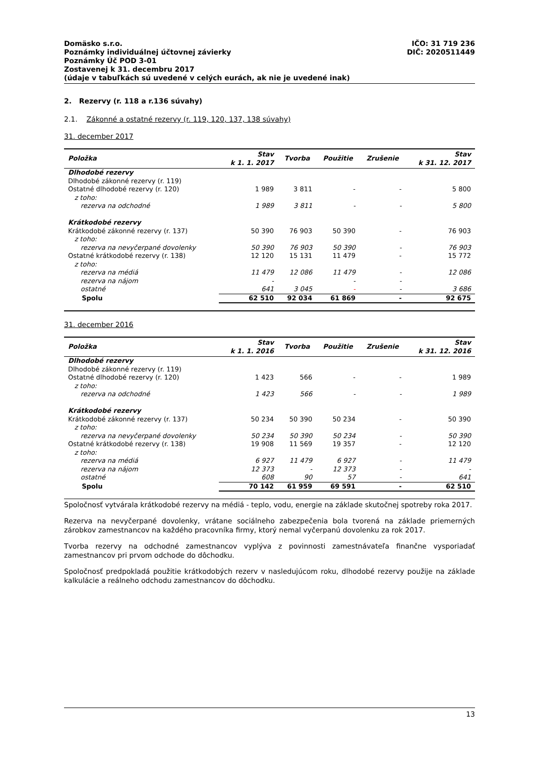IČO: 31 719 236
DIČ: 2020511449
Domäsko s.r.o.
Poznámky individuálnej účtovnej závierky
Poznámky Úč POD 3-01
Zostavenej k 31. decembru 2017
(údaje v tabuľkách sú uvedené v celých eurách, ak nie je uvedené inak)
2. Rezervy (r. 118 a r.136 súvahy)
2.1. Zákonné a ostatné rezervy (r. 119, 120, 137, 138 súvahy)
31. december 2017
| Položka | Stav k 1. 1. 2017 | Tvorba | Použitie | Zrušenie | Stav k 31. 12. 2017 |
| --- | --- | --- | --- | --- | --- |
| Dlhodobé rezervy | | | | | |
| Dlhodobé zákonné rezervy (r. 119) | | | | | |
| Ostatné dlhodobé rezervy (r. 120) | 1 989 | 3 811 | - | - | 5 800 |
| z toho: | | | | | |
| rezerva na odchodné | 1 989 | 3 811 | - | - | 5 800 |
| Krátkodobé rezervy | | | | | |
| Krátkodobé zákonné rezervy (r. 137) | 50 390 | 76 903 | 50 390 | - | 76 903 |
| z toho: | | | | | |
| rezerva na nevyčerpané dovolenky | 50 390 | 76 903 | 50 390 | - | 76 903 |
| Ostatné krátkodobé rezervy (r. 138) | 12 120 | 15 131 | 11 479 | - | 15 772 |
| z toho: | | | | | |
| rezerva na médiá | 11 479 | 12 086 | 11 479 | - | 12 086 |
| rezerva na nájom | - | | - | - | |
| ostatné | 641 | 3 045 | - | - | 3 686 |
| Spolu | 62 510 | 92 034 | 61 869 | - | 92 675 |
31. december 2016
| Položka | Stav k 1. 1. 2016 | Tvorba | Použitie | Zrušenie | Stav k 31. 12. 2016 |
| --- | --- | --- | --- | --- | --- |
| Dlhodobé rezervy | | | | | |
| Dlhodobé zákonné rezervy (r. 119) | | | | | |
| Ostatné dlhodobé rezervy (r. 120) | 1 423 | 566 | - | - | 1 989 |
| z toho: | | | | | |
| rezerva na odchodné | 1 423 | 566 | - | - | 1 989 |
| Krátkodobé rezervy | | | | | |
| Krátkodobé zákonné rezervy (r. 137) | 50 234 | 50 390 | 50 234 | - | 50 390 |
| z toho: | | | | | |
| rezerva na nevyčerpané dovolenky | 50 234 | 50 390 | 50 234 | - | 50 390 |
| Ostatné krátkodobé rezervy (r. 138) | 19 908 | 11 569 | 19 357 | - | 12 120 |
| z toho: | | | | | |
| rezerva na médiá | 6 927 | 11 479 | 6 927 | - | 11 479 |
| rezerva na nájom | 12 373 | - | 12 373 | - | - |
| ostatné | 608 | 90 | 57 | - | 641 |
| Spolu | 70 142 | 61 959 | 69 591 | - | 62 510 |
Spoločnosť vytvárala krátkodobé rezervy na médiá - teplo, vodu, energie na základe skutočnej spotreby roka 2017.
Rezerva na nevyčerpané dovolenky, vrátane sociálneho zabezpečenia bola tvorená na základe priemerných zárobkov zamestnancov na každého pracovníka firmy, ktorý nemal vyčerpanú dovolenku za rok 2017.
Tvorba rezervy na odchodné zamestnancov vyplýva z povinnosti zamestnávateľa finančne vysporiadať zamestnancov pri prvom odchode do dôchodku.
Spoločnosť predpokladá použitie krátkodobých rezerv v nasledujúcom roku, dlhodobé rezervy použije na základe kalkulácie a reálneho odchodu zamestnancov do dôchodku.
13